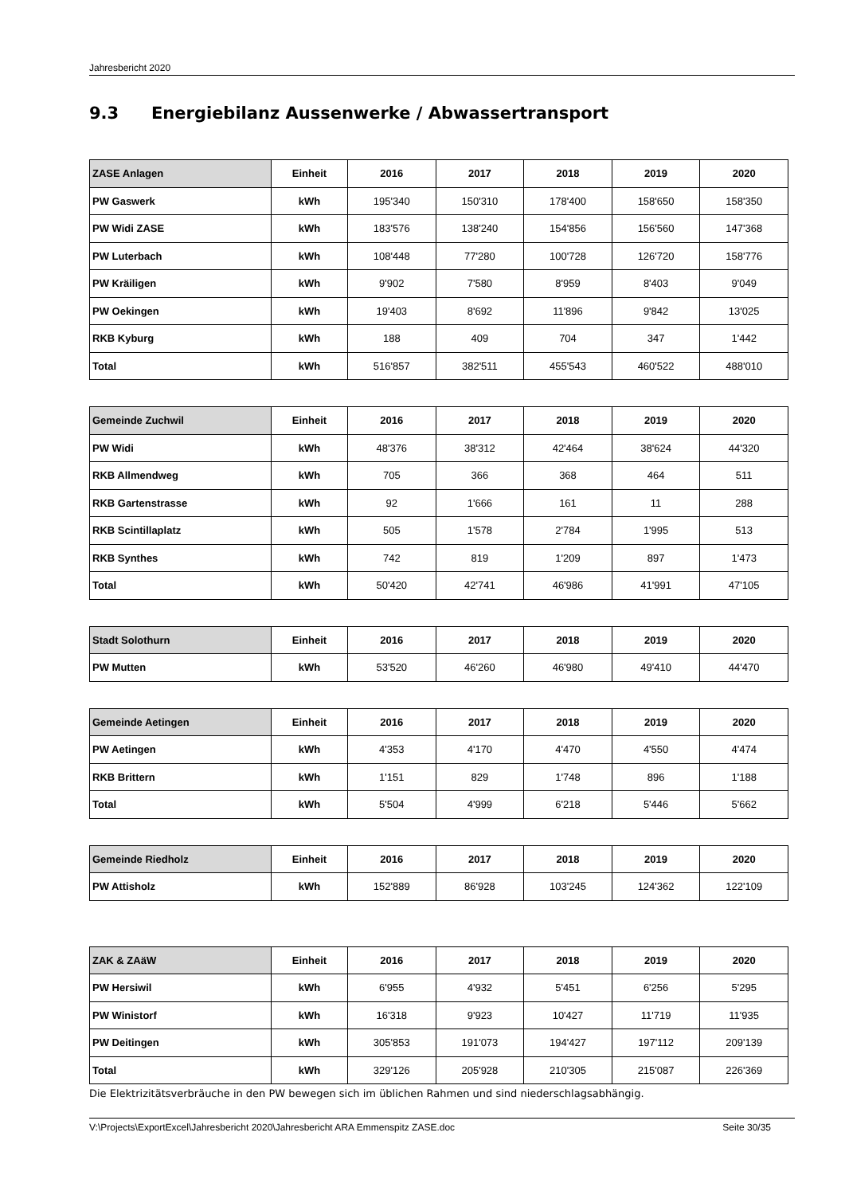Jahresbericht 2020
9.3 Energiebilanz Aussenwerke / Abwassertransport
| ZASE Anlagen | Einheit | 2016 | 2017 | 2018 | 2019 | 2020 |
| --- | --- | --- | --- | --- | --- | --- |
| PW Gaswerk | kWh | 195'340 | 150'310 | 178'400 | 158'650 | 158'350 |
| PW Widi ZASE | kWh | 183'576 | 138'240 | 154'856 | 156'560 | 147'368 |
| PW Luterbach | kWh | 108'448 | 77'280 | 100'728 | 126'720 | 158'776 |
| PW Kräiligen | kWh | 9'902 | 7'580 | 8'959 | 8'403 | 9'049 |
| PW Oekingen | kWh | 19'403 | 8'692 | 11'896 | 9'842 | 13'025 |
| RKB Kyburg | kWh | 188 | 409 | 704 | 347 | 1'442 |
| Total | kWh | 516'857 | 382'511 | 455'543 | 460'522 | 488'010 |
| Gemeinde Zuchwil | Einheit | 2016 | 2017 | 2018 | 2019 | 2020 |
| --- | --- | --- | --- | --- | --- | --- |
| PW Widi | kWh | 48'376 | 38'312 | 42'464 | 38'624 | 44'320 |
| RKB Allmendweg | kWh | 705 | 366 | 368 | 464 | 511 |
| RKB Gartenstrasse | kWh | 92 | 1'666 | 161 | 11 | 288 |
| RKB Scintillaplatz | kWh | 505 | 1'578 | 2'784 | 1'995 | 513 |
| RKB Synthes | kWh | 742 | 819 | 1'209 | 897 | 1'473 |
| Total | kWh | 50'420 | 42'741 | 46'986 | 41'991 | 47'105 |
| Stadt Solothurn | Einheit | 2016 | 2017 | 2018 | 2019 | 2020 |
| --- | --- | --- | --- | --- | --- | --- |
| PW Mutten | kWh | 53'520 | 46'260 | 46'980 | 49'410 | 44'470 |
| Gemeinde Aetingen | Einheit | 2016 | 2017 | 2018 | 2019 | 2020 |
| --- | --- | --- | --- | --- | --- | --- |
| PW Aetingen | kWh | 4'353 | 4'170 | 4'470 | 4'550 | 4'474 |
| RKB Brittern | kWh | 1'151 | 829 | 1'748 | 896 | 1'188 |
| Total | kWh | 5'504 | 4'999 | 6'218 | 5'446 | 5'662 |
| Gemeinde Riedholz | Einheit | 2016 | 2017 | 2018 | 2019 | 2020 |
| --- | --- | --- | --- | --- | --- | --- |
| PW Attisholz | kWh | 152'889 | 86'928 | 103'245 | 124'362 | 122'109 |
| ZAK & ZAäW | Einheit | 2016 | 2017 | 2018 | 2019 | 2020 |
| --- | --- | --- | --- | --- | --- | --- |
| PW Hersiwil | kWh | 6'955 | 4'932 | 5'451 | 6'256 | 5'295 |
| PW Winistorf | kWh | 16'318 | 9'923 | 10'427 | 11'719 | 11'935 |
| PW Deitingen | kWh | 305'853 | 191'073 | 194'427 | 197'112 | 209'139 |
| Total | kWh | 329'126 | 205'928 | 210'305 | 215'087 | 226'369 |
Die Elektrizitätsverbräuche in den PW bewegen sich im üblichen Rahmen und sind niederschlagsabhängig.
V:\Projects\ExportExcel\Jahresbericht 2020\Jahresbericht ARA Emmenspitz ZASE.doc Seite 30/35